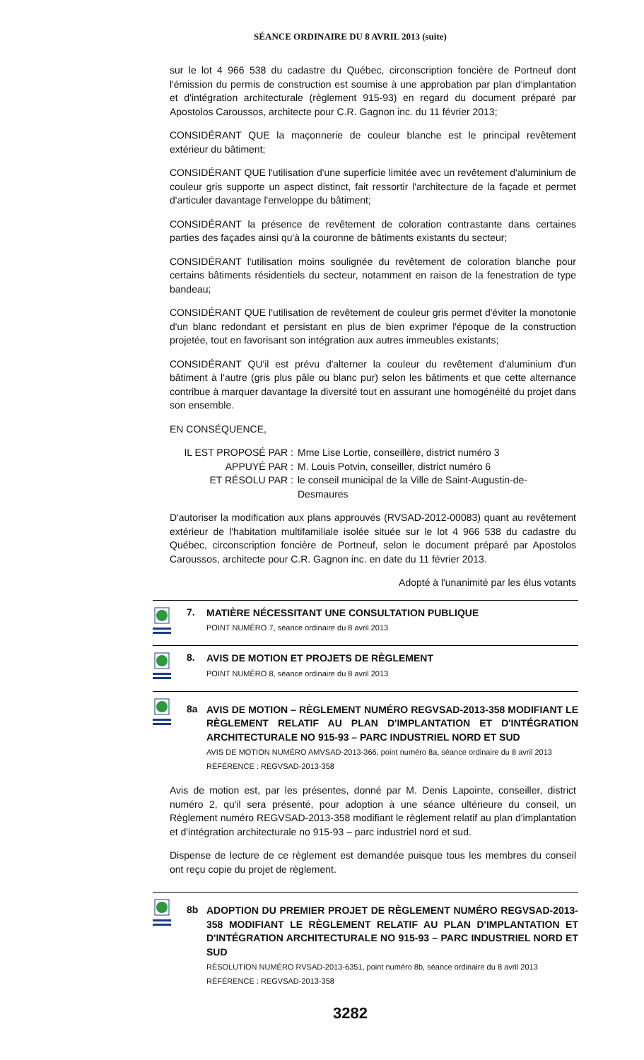SÉANCE ORDINAIRE DU 8 AVRIL 2013 (suite)
sur le lot 4 966 538 du cadastre du Québec, circonscription foncière de Portneuf dont l'émission du permis de construction est soumise à une approbation par plan d'implantation et d'intégration architecturale (règlement 915-93) en regard du document préparé par Apostolos Caroussos, architecte pour C.R. Gagnon inc. du 11 février 2013;
CONSIDÉRANT QUE la maçonnerie de couleur blanche est le principal revêtement extérieur du bâtiment;
CONSIDÉRANT QUE l'utilisation d'une superficie limitée avec un revêtement d'aluminium de couleur gris supporte un aspect distinct, fait ressortir l'architecture de la façade et permet d'articuler davantage l'enveloppe du bâtiment;
CONSIDÉRANT la présence de revêtement de coloration contrastante dans certaines parties des façades ainsi qu'à la couronne de bâtiments existants du secteur;
CONSIDÉRANT l'utilisation moins soulignée du revêtement de coloration blanche pour certains bâtiments résidentiels du secteur, notamment en raison de la fenestration de type bandeau;
CONSIDÉRANT QUE l'utilisation de revêtement de couleur gris permet d'éviter la monotonie d'un blanc redondant et persistant en plus de bien exprimer l'époque de la construction projetée, tout en favorisant son intégration aux autres immeubles existants;
CONSIDÉRANT QU'il est prévu d'alterner la couleur du revêtement d'aluminium d'un bâtiment à l'autre (gris plus pâle ou blanc pur) selon les bâtiments et que cette alternance contribue à marquer davantage la diversité tout en assurant une homogénéité du projet dans son ensemble.
EN CONSÉQUENCE,
IL EST PROPOSÉ PAR :
Mme Lise Lortie, conseillère, district numéro 3
APPUYÉ PAR :
M. Louis Potvin, conseiller, district numéro 6
ET RÉSOLU PAR :
le conseil municipal de la Ville de Saint-Augustin-de-Desmaures
D'autoriser la modification aux plans approuvés (RVSAD-2012-00083) quant au revêtement extérieur de l'habitation multifamiliale isolée située sur le lot 4 966 538 du cadastre du Québec, circonscription foncière de Portneuf, selon le document préparé par Apostolos Caroussos, architecte pour C.R. Gagnon inc. en date du 11 février 2013.
Adopté à l'unanimité par les élus votants
7.
MATIÈRE NÉCESSITANT UNE CONSULTATION PUBLIQUE
POINT NUMÉRO 7, séance ordinaire du 8 avril 2013
8.
AVIS DE MOTION ET PROJETS DE RÈGLEMENT
POINT NUMÉRO 8, séance ordinaire du 8 avril 2013
8a
AVIS DE MOTION – RÈGLEMENT NUMÉRO REGVSAD-2013-358 MODIFIANT LE RÈGLEMENT RELATIF AU PLAN D'IMPLANTATION ET D'INTÉGRATION ARCHITECTURALE NO 915-93 – PARC INDUSTRIEL NORD ET SUD
AVIS DE MOTION NUMÉRO AMVSAD-2013-366, point numéro 8a, séance ordinaire du 8 avril 2013
RÉFÉRENCE : REGVSAD-2013-358
Avis de motion est, par les présentes, donné par M. Denis Lapointe, conseiller, district numéro 2, qu'il sera présenté, pour adoption à une séance ultérieure du conseil, un Règlement numéro REGVSAD-2013-358 modifiant le règlement relatif au plan d'implantation et d'intégration architecturale no 915-93 – parc industriel nord et sud.
Dispense de lecture de ce règlement est demandée puisque tous les membres du conseil ont reçu copie du projet de règlement.
8b
ADOPTION DU PREMIER PROJET DE RÈGLEMENT NUMÉRO REGVSAD-2013-358 MODIFIANT LE RÈGLEMENT RELATIF AU PLAN D'IMPLANTATION ET D'INTÉGRATION ARCHITECTURALE NO 915-93 – PARC INDUSTRIEL NORD ET SUD
RÉSOLUTION NUMÉRO RVSAD-2013-6351, point numéro 8b, séance ordinaire du 8 avril 2013
RÉFÉRENCE : REGVSAD-2013-358
3282